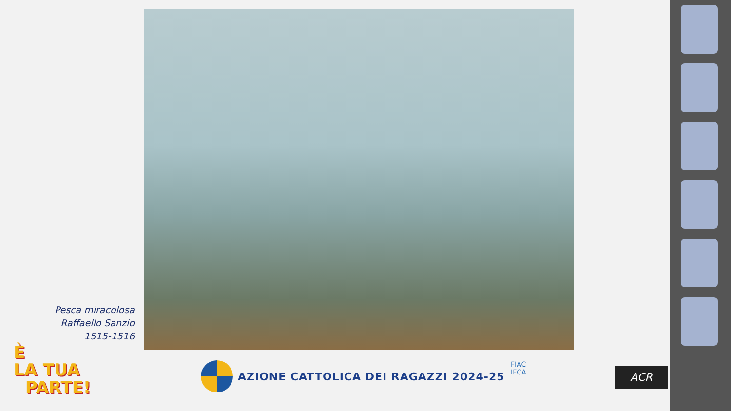Pesca miracolosa
Raffaello Sanzio
1515-1516
È
LA TUA
PARTE!
AZIONE CATTOLICA DEI RAGAZZI 2024-25
FIAC
IFCA
ACR